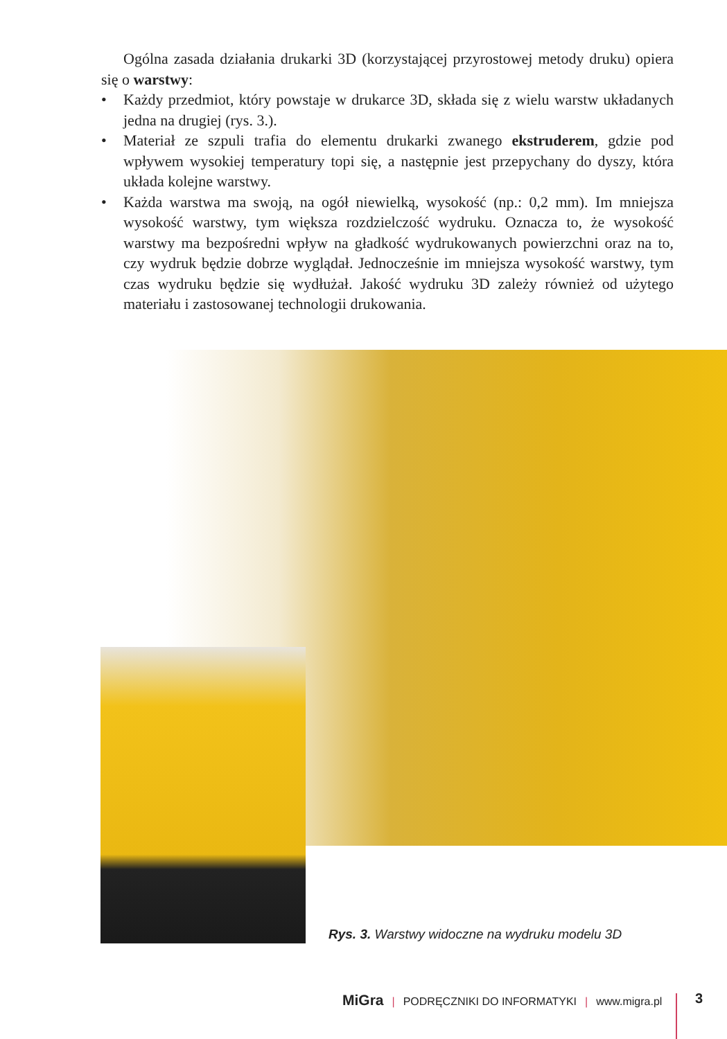Ogólna zasada działania drukarki 3D (korzystającej przyrostowej metody druku) opiera się o warstwy:
• Każdy przedmiot, który powstaje w drukarce 3D, składa się z wielu warstw układanych jedna na drugiej (rys. 3.).
• Materiał ze szpuli trafia do elementu drukarki zwanego ekstruderem, gdzie pod wpływem wysokiej temperatury topi się, a następnie jest przepychany do dyszy, która układa kolejne warstwy.
• Każda warstwa ma swoją, na ogół niewielką, wysokość (np.: 0,2 mm). Im mniejsza wysokość warstwy, tym większa rozdzielczość wydruku. Oznacza to, że wysokość warstwy ma bezpośredni wpływ na gładkość wydrukowanych powierzchni oraz na to, czy wydruk będzie dobrze wyglądał. Jednocześnie im mniejsza wysokość warstwy, tym czas wydruku będzie się wydłużał. Jakość wydruku 3D zależy również od użytego materiału i zastosowanej technologii drukowania.
Rys. 3. Warstwy widoczne na wydruku modelu 3D
MiGra | PODRĘCZNIKI DO INFORMATYKI | www.migra.pl 3